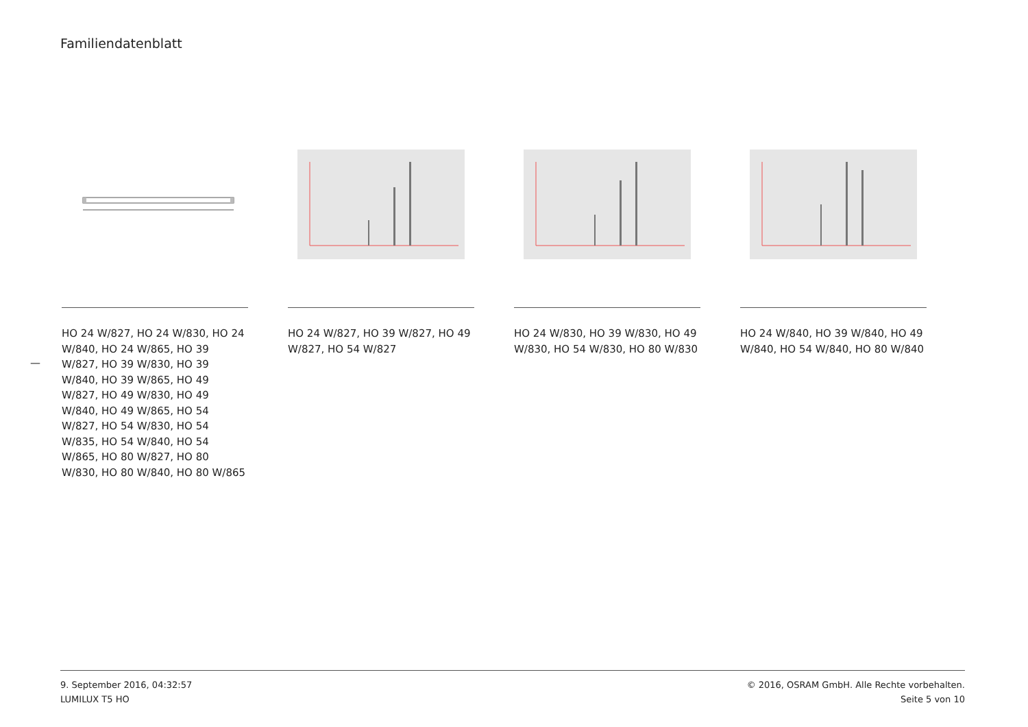Familiendatenblatt
—
HO 24 W/827, HO 24 W/830, HO 24 W/840, HO 24 W/865, HO 39 W/827, HO 39 W/830, HO 39 W/840, HO 39 W/865, HO 49 W/827, HO 49 W/830, HO 49 W/840, HO 49 W/865, HO 54 W/827, HO 54 W/830, HO 54 W/835, HO 54 W/840, HO 54 W/865, HO 80 W/827, HO 80 W/830, HO 80 W/840, HO 80 W/865
HO 24 W/827, HO 39 W/827, HO 49 W/827, HO 54 W/827
HO 24 W/830, HO 39 W/830, HO 49 W/830, HO 54 W/830, HO 80 W/830
HO 24 W/840, HO 39 W/840, HO 49 W/840, HO 54 W/840, HO 80 W/840
9. September 2016, 04:32:57
LUMILUX T5 HO
© 2016, OSRAM GmbH. Alle Rechte vorbehalten.
Seite 5 von 10